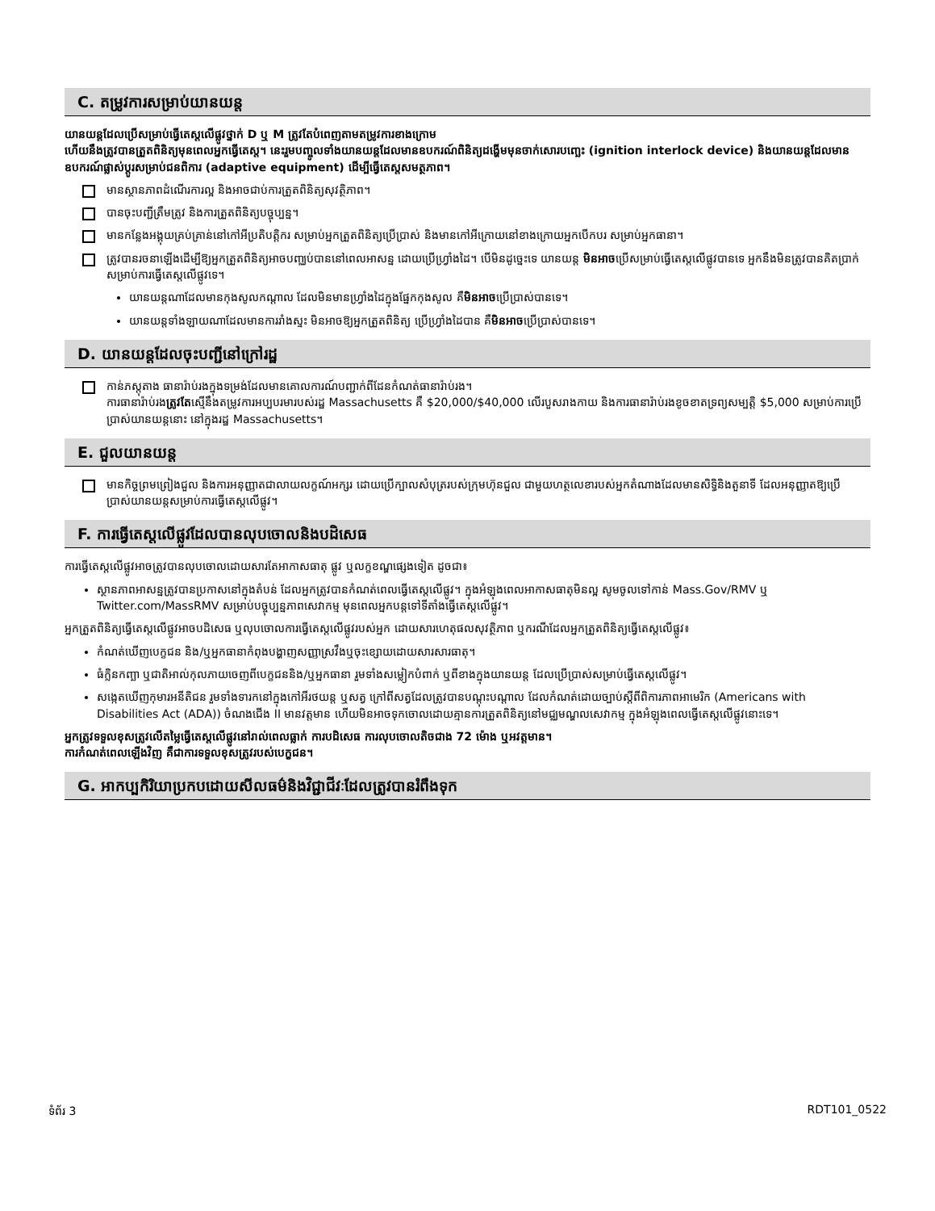C. តម្រូវការសម្រាប់យានយន្ត
យានយន្តដែលប្រើសម្រាប់ធ្វើតេស្តលើផ្លូវថ្នាក់ D ឬ M ត្រូវតែបំពេញតាមតម្រូវការខាងក្រោម
ហើយនឹងត្រូវបានត្រួតពិនិត្យមុនពេលអ្នកធ្វើតេស្ត។ នេះរួមបញ្ចូលទាំងយានយន្តដែលមានឧបករណ៍ពិនិត្យដង្ហើមមុនចាក់សោរបញ្ឆេះ (ignition interlock device) និងយានយន្តដែលមានឧបករណ៍ផ្លាស់ប្តូរសម្រាប់ជនពិការ (adaptive equipment) ដើម្បីធ្វើតេស្តសមត្ថភាព។
មានស្ថានភាពដំណើរការល្អ និងអាចជាប់ការត្រួតពិនិត្យសុវត្ថិភាព។
បានចុះបញ្ជីត្រឹមត្រូវ និងការត្រួតពិនិត្យបច្ចុប្បន្ន។
មានកន្លែងអង្គុយគ្រប់គ្រាន់នៅកៅអីប្រតិបត្តិករ សម្រាប់អ្នកត្រួតពិនិត្យប្រើប្រាស់ និងមានកៅអីក្រោយនៅខាងក្រោយអ្នកបើកបរ សម្រាប់អ្នកធានា។
ត្រូវបានរចនាឡើងដើម្បីឱ្យអ្នកត្រួតពិនិត្យអាចបញ្ឈប់បាននៅពេលអាសន្ន ដោយប្រើហ្វ្រាំងដៃ។ បើមិនដូច្នេះទេ យានយន្ត មិនអាចប្រើសម្រាប់ធ្វើតេស្តលើផ្លូវបានទេ អ្នកនឹងមិនត្រូវបានគិតប្រាក់សម្រាប់ការធ្វើតេស្តលើផ្លូវទេ។
យានយន្តណាដែលមានកុងសូលកណ្តាល ដែលមិនមានហ្វ្រាំងដៃក្នុងផ្នែកកុងសូល គឺមិនអាចប្រើប្រាស់បានទេ។
យានយន្តទាំងឡាយណាដែលមានការរាំងស្ទះ មិនអាចឱ្យអ្នកត្រួតពិនិត្យ ប្រើហ្វ្រាំងដៃបាន គឺមិនអាចប្រើប្រាស់បានទេ។
D. យានយន្តដែលចុះបញ្ជីនៅក្រៅរដ្ឋ
កាន់ភស្តុតាង ធានារ៉ាប់រងក្នុងទម្រង់ដែលមានគោលការណ៍បញ្ជាក់ពីដែនកំណត់ធានារ៉ាប់រង។
ការធានារ៉ាប់រងត្រូវតែស្មើនឹងតម្រូវការអប្បបរមារបស់រដ្ឋ Massachusetts គឺ $20,000/$40,000 លើរបួសរាងកាយ និងការធានារ៉ាប់រងខូចខាតទ្រព្យសម្បត្តិ $5,000 សម្រាប់ការប្រើប្រាស់យានយន្តនោះ នៅក្នុងរដ្ឋ Massachusetts។
E. ជួលយានយន្ត
មានកិច្ចព្រមព្រៀងជួល និងការអនុញ្ញាតជាលាយលក្ខណ៍អក្សរ ដោយប្រើក្បាលសំបុត្ររបស់ក្រុមហ៊ុនជួល ជាមួយហត្ថលេខារបស់អ្នកតំណាងដែលមានសិទ្ធិនិងតួនាទី ដែលអនុញ្ញាតឱ្យប្រើប្រាស់យានយន្តសម្រាប់ការធ្វើតេស្តលើផ្លូវ។
F. ការធ្វើតេស្តលើផ្លូវដែលបានលុបចោលនិងបដិសេធ
ការធ្វើតេស្តលើផ្លូវអាចត្រូវបានលុបចោលដោយសារតែអាកាសធាតុ ផ្លូវ ឬលក្ខខណ្ឌផ្សេងទៀត ដូចជា៖
ស្ថានភាពអាសន្នត្រូវបានប្រកាសនៅក្នុងតំបន់ ដែលអ្នកត្រូវបានកំណត់ពេលធ្វើតេស្តលើផ្លូវ។ ក្នុងអំឡុងពេលអាកាសធាតុមិនល្អ សូមចូលទៅកាន់ Mass.Gov/RMV ឬ Twitter.com/MassRMV សម្រាប់បច្ចុប្បន្នភាពសេវាកម្ម មុនពេលអ្នកបន្តទៅទីតាំងធ្វើតេស្តលើផ្លូវ។
អ្នកត្រួតពិនិត្យធ្វើតេស្តលើផ្លូវអាចបដិសេធ ឬលុបចោលការធ្វើតេស្តលើផ្លូវរបស់អ្នក ដោយសារហេតុផលសុវត្ថិភាព ឬករណីដែលអ្នកត្រួតពិនិត្យធ្វើតេស្តលើផ្លូវ៖
កំណត់ឃើញបេក្ខជន និង/ឬអ្នកធានាកំពុងបង្ហាញសញ្ញាស្រវឹងឬចុះខ្សោយដោយសារសារធាតុ។
ធំក្លិនកញ្ឆា ឬជាតិអាល់កុលភាយចេញពីបេក្ខជននិង/ឬអ្នកធានា រួមទាំងសម្លៀកបំពាក់ ឬពីខាងក្នុងយានយន្ត ដែលប្រើប្រាស់សម្រាប់ធ្វើតេស្តលើផ្លូវ។
សង្កេតឃើញកុមារអនីតិជន រួមទាំងទារកនៅក្នុងកៅអីរថយន្ត ឬសត្វ ក្រៅពីសត្វដែលត្រូវបានបណ្តុះបណ្តាល ដែលកំណត់ដោយច្បាប់ស្តីពីពិការភាពអាមេរិក (Americans with Disabilities Act (ADA)) ចំណងជើង II មានវត្តមាន ហើយមិនអាចទុកចោលដោយគ្មានការត្រួតពិនិត្យនៅមជ្ឈមណ្ឌលសេវាកម្ម ក្នុងអំឡុងពេលធ្វើតេស្តលើផ្លូវនោះទេ។
អ្នកត្រូវទទួលខុសត្រូវលើតម្លៃធ្វើតេស្តលើផ្លូវនៅរាល់ពេលធ្លាក់ ការបដិសេធ ការលុបចោលតិចជាង 72 ម៉ោង ឬអវត្តមាន។
ការកំណត់ពេលឡើងវិញ គឺជាការទទួលខុសត្រូវរបស់បេក្ខជន។
G. អាកប្បកិរិយាប្រកបដោយសីលធម៌និងវិជ្ជាជីវៈដែលត្រូវបានរំពឹងទុក
ទំព័រ 3 RDT101_0522